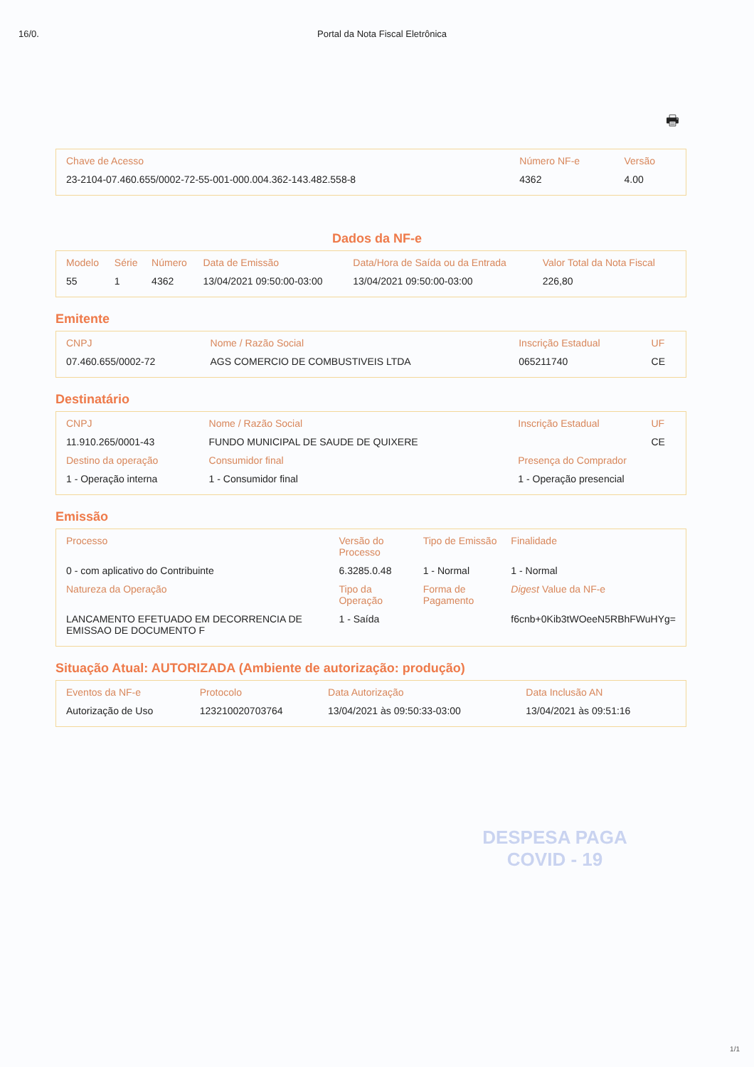16/0. Portal da Nota Fiscal Eletrônica
🖶
| Chave de Acesso | Número NF-e | Versão |
| --- | --- | --- |
| 23-2104-07.460.655/0002-72-55-001-000.004.362-143.482.558-8 | 4362 | 4.00 |
Dados da NF-e
| Modelo | Série | Número | Data de Emissão | Data/Hora de Saída ou da Entrada | Valor Total da Nota Fiscal |
| --- | --- | --- | --- | --- | --- |
| 55 | 1 | 4362 | 13/04/2021 09:50:00-03:00 | 13/04/2021 09:50:00-03:00 | 226,80 |
Emitente
| CNPJ | Nome / Razão Social | Inscrição Estadual | UF |
| --- | --- | --- | --- |
| 07.460.655/0002-72 | AGS COMERCIO DE COMBUSTIVEIS LTDA | 065211740 | CE |
Destinatário
| CNPJ | Nome / Razão Social | Inscrição Estadual | UF |
| --- | --- | --- | --- |
| 11.910.265/0001-43 | FUNDO MUNICIPAL DE SAUDE DE QUIXERE | | CE |
| Destino da operação | Consumidor final | Presença do Comprador | |
| 1 - Operação interna | 1 - Consumidor final | 1 - Operação presencial | |
Emissão
| Processo | Versão do Processo | Tipo de Emissão | Finalidade |
| --- | --- | --- | --- |
| 0 - com aplicativo do Contribuinte | 6.3285.0.48 | 1 - Normal | 1 - Normal |
| Natureza da Operação | Tipo da Operação | Forma de Pagamento | Digest Value da NF-e |
| LANCAMENTO EFETUADO EM DECORRENCIA DE EMISSAO DE DOCUMENTO F | 1 - Saída | | f6cnb+0Kib3tWOeeN5RBhFWuHYg= |
Situação Atual: AUTORIZADA (Ambiente de autorização: produção)
| Eventos da NF-e | Protocolo | Data Autorização | Data Inclusão AN |
| --- | --- | --- | --- |
| Autorização de Uso | 123210020703764 | 13/04/2021 às 09:50:33-03:00 | 13/04/2021 às 09:51:16 |
DESPESA PAGA
COVID - 19
1/1